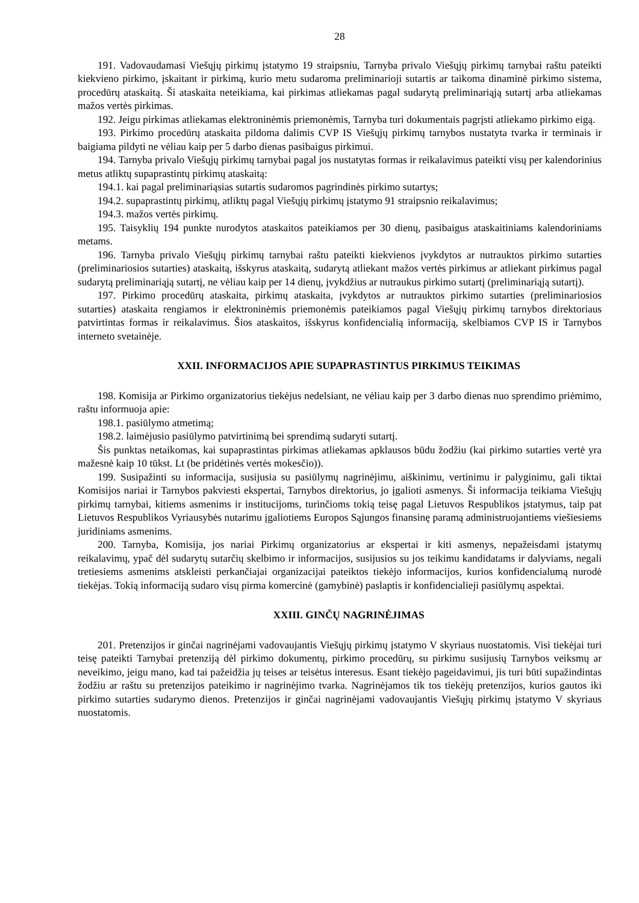28
191. Vadovaudamasi Viešųjų pirkimų įstatymo 19 straipsniu, Tarnyba privalo Viešųjų pirkimų tarnybai raštu pateikti kiekvieno pirkimo, įskaitant ir pirkimą, kurio metu sudaroma preliminarioji sutartis ar taikoma dinaminė pirkimo sistema, procedūrų ataskaitą. Ši ataskaita neteikiama, kai pirkimas atliekamas pagal sudarytą preliminariąją sutartį arba atliekamas mažos vertės pirkimas.
192. Jeigu pirkimas atliekamas elektroninėmis priemonėmis, Tarnyba turi dokumentais pagrįsti atliekamo pirkimo eigą.
193. Pirkimo procedūrų ataskaita pildoma dalimis CVP IS Viešųjų pirkimų tarnybos nustatyta tvarka ir terminais ir baigiama pildyti ne vėliau kaip per 5 darbo dienas pasibaigus pirkimui.
194. Tarnyba privalo Viešųjų pirkimų tarnybai pagal jos nustatytas formas ir reikalavimus pateikti visų per kalendorinius metus atliktų supaprastintų pirkimų ataskaitą:
194.1. kai pagal preliminariąsias sutartis sudaromos pagrindinės pirkimo sutartys;
194.2. supaprastintų pirkimų, atliktų pagal Viešųjų pirkimų įstatymo 91 straipsnio reikalavimus;
194.3. mažos vertės pirkimų.
195. Taisyklių 194 punkte nurodytos ataskaitos pateikiamos per 30 dienų, pasibaigus ataskaitiniams kalendoriniams metams.
196. Tarnyba privalo Viešųjų pirkimų tarnybai raštu pateikti kiekvienos įvykdytos ar nutrauktos pirkimo sutarties (preliminariosios sutarties) ataskaitą, išskyrus ataskaitą, sudarytą atliekant mažos vertės pirkimus ar atliekant pirkimus pagal sudarytą preliminariąją sutartį, ne vėliau kaip per 14 dienų, įvykdžius ar nutraukus pirkimo sutartį (preliminariąją sutartį).
197. Pirkimo procedūrų ataskaita, pirkimų ataskaita, įvykdytos ar nutrauktos pirkimo sutarties (preliminariosios sutarties) ataskaita rengiamos ir elektroninėmis priemonėmis pateikiamos pagal Viešųjų pirkimų tarnybos direktoriaus patvirtintas formas ir reikalavimus. Šios ataskaitos, išskyrus konfidencialią informaciją, skelbiamos CVP IS ir Tarnybos interneto svetainėje.
XXII. INFORMACIJOS APIE SUPAPRASTINTUS PIRKIMUS TEIKIMAS
198. Komisija ar Pirkimo organizatorius tiekėjus nedelsiant, ne vėliau kaip per 3 darbo dienas nuo sprendimo priėmimo, raštu informuoja apie:
198.1. pasiūlymo atmetimą;
198.2. laimėjusio pasiūlymo patvirtinimą bei sprendimą sudaryti sutartį.
Šis punktas netaikomas, kai supaprastintas pirkimas atliekamas apklausos būdu žodžiu (kai pirkimo sutarties vertė yra mažesnė kaip 10 tūkst. Lt (be pridėtinės vertės mokesčio)).
199. Susipažinti su informacija, susijusia su pasiūlymų nagrinėjimu, aiškinimu, vertinimu ir palyginimu, gali tiktai Komisijos nariai ir Tarnybos pakviesti ekspertai, Tarnybos direktorius, jo įgalioti asmenys. Ši informacija teikiama Viešųjų pirkimų tarnybai, kitiems asmenims ir institucijoms, turinčioms tokią teisę pagal Lietuvos Respublikos įstatymus, taip pat Lietuvos Respublikos Vyriausybės nutarimu įgaliotiems Europos Sąjungos finansinę paramą administruojantiems viešiesiems juridiniams asmenims.
200. Tarnyba, Komisija, jos nariai Pirkimų organizatorius ar ekspertai ir kiti asmenys, nepažeisdami įstatymų reikalavimų, ypač dėl sudarytų sutarčių skelbimo ir informacijos, susijusios su jos teikimu kandidatams ir dalyviams, negali tretiesiems asmenims atskleisti perkančiajai organizacijai pateiktos tiekėjo informacijos, kurios konfidencialumą nurodė tiekėjas. Tokią informaciją sudaro visų pirma komercinė (gamybinė) paslaptis ir konfidencialieji pasiūlymų aspektai.
XXIII. GINČŲ NAGRINĖJIMAS
201. Pretenzijos ir ginčai nagrinėjami vadovaujantis Viešųjų pirkimų įstatymo V skyriaus nuostatomis. Visi tiekėjai turi teisę pateikti Tarnybai pretenziją dėl pirkimo dokumentų, pirkimo procedūrų, su pirkimu susijusių Tarnybos veiksmų ar neveikimo, jeigu mano, kad tai pažeidžia jų teises ar teisėtus interesus. Esant tiekėjo pageidavimui, jis turi būti supažindintas žodžiu ar raštu su pretenzijos pateikimo ir nagrinėjimo tvarka. Nagrinėjamos tik tos tiekėjų pretenzijos, kurios gautos iki pirkimo sutarties sudarymo dienos. Pretenzijos ir ginčai nagrinėjami vadovaujantis Viešųjų pirkimų įstatymo V skyriaus nuostatomis.